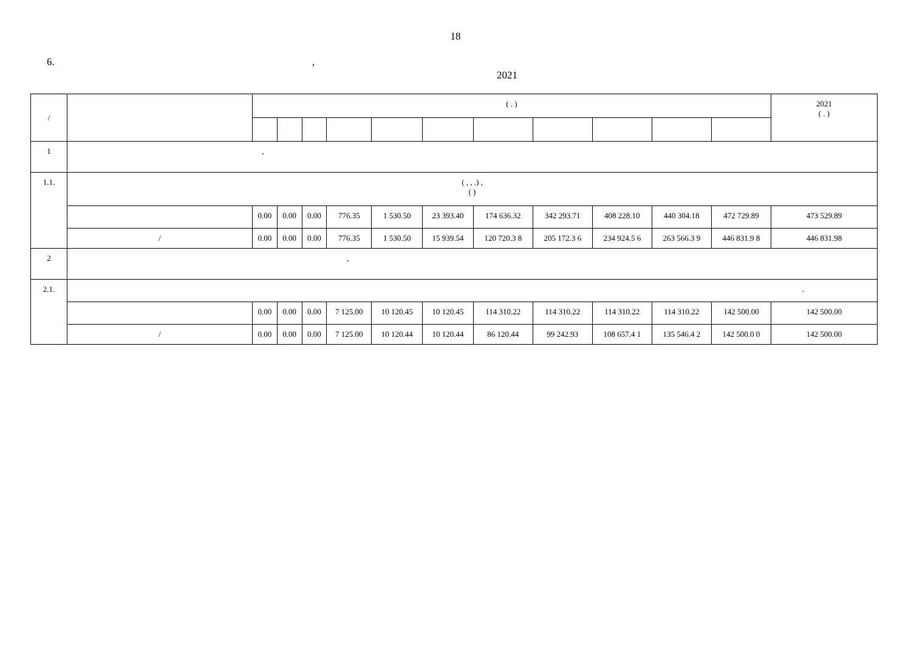18
6. ,
2021
| / | | ( . ) | | | | | | | | | | | 2021 ( . ) |
| --- | --- | --- | --- | --- | --- | --- | --- | --- | --- | --- | --- | --- | --- |
| 1 | , | | | | | | | | | | | | |
| 1.1. | ( , , .) , ( ) | | | | | | | | | | | | |
| | | 0.00 | 0.00 | 0.00 | 776.35 | 1 530.50 | 23 393.40 | 174 636.32 | 342 293.71 | 408 228.10 | 440 304.18 | 472 729.89 | 473 529.89 |
| | / | 0.00 | 0.00 | 0.00 | 776.35 | 1 530.50 | 15 939.54 | 120 720.3 8 | 205 172.3 6 | 234 924.5 6 | 263 566.3 9 | 446 831.9 8 | 446 831.98 |
| 2 | , | | | | | | | | | | | | |
| 2.1. | . | | | | | | | | | | | | |
| | | 0.00 | 0.00 | 0.00 | 7 125.00 | 10 120.45 | 10 120.45 | 114 310.22 | 114 310.22 | 114 310.22 | 114 310.22 | 142 500.00 | 142 500.00 |
| | / | 0.00 | 0.00 | 0.00 | 7 125.00 | 10 120.44 | 10 120.44 | 86 120.44 | 99 242.93 | 108 657.4 1 | 135 546.4 2 | 142 500.0 0 | 142 500.00 |